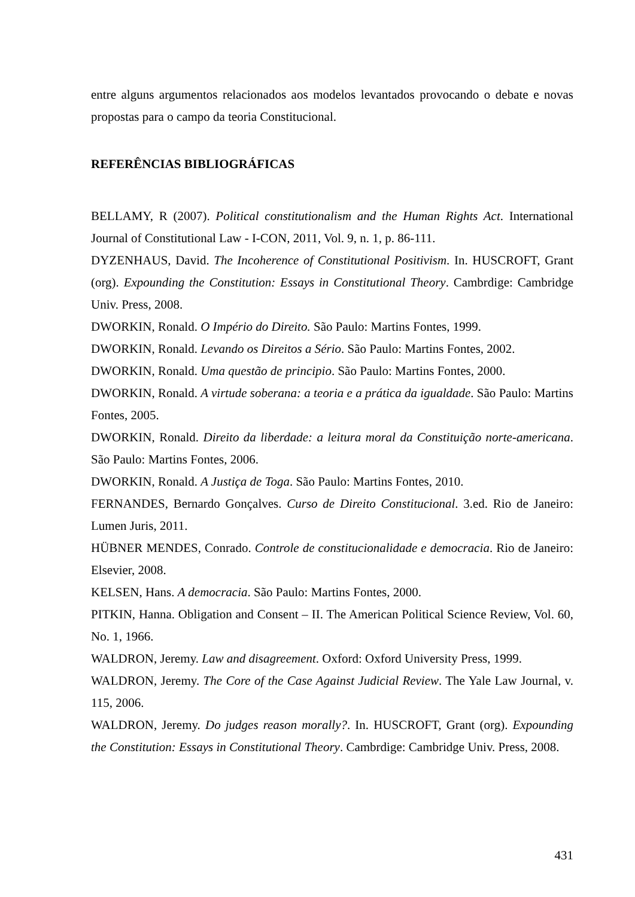entre alguns argumentos relacionados aos modelos levantados provocando o debate e novas propostas para o campo da teoria Constitucional.
REFERÊNCIAS BIBLIOGRÁFICAS
BELLAMY, R (2007). Political constitutionalism and the Human Rights Act. International Journal of Constitutional Law - I-CON, 2011, Vol. 9, n. 1, p. 86-111.
DYZENHAUS, David. The Incoherence of Constitutional Positivism. In. HUSCROFT, Grant (org). Expounding the Constitution: Essays in Constitutional Theory. Cambrdige: Cambridge Univ. Press, 2008.
DWORKIN, Ronald. O Império do Direito. São Paulo: Martins Fontes, 1999.
DWORKIN, Ronald. Levando os Direitos a Sério. São Paulo: Martins Fontes, 2002.
DWORKIN, Ronald. Uma questão de principio. São Paulo: Martins Fontes, 2000.
DWORKIN, Ronald. A virtude soberana: a teoria e a prática da igualdade. São Paulo: Martins Fontes, 2005.
DWORKIN, Ronald. Direito da liberdade: a leitura moral da Constituição norte-americana. São Paulo: Martins Fontes, 2006.
DWORKIN, Ronald. A Justiça de Toga. São Paulo: Martins Fontes, 2010.
FERNANDES, Bernardo Gonçalves. Curso de Direito Constitucional. 3.ed. Rio de Janeiro: Lumen Juris, 2011.
HÜBNER MENDES, Conrado. Controle de constitucionalidade e democracia. Rio de Janeiro: Elsevier, 2008.
KELSEN, Hans. A democracia. São Paulo: Martins Fontes, 2000.
PITKIN, Hanna. Obligation and Consent – II. The American Political Science Review, Vol. 60, No. 1, 1966.
WALDRON, Jeremy. Law and disagreement. Oxford: Oxford University Press, 1999.
WALDRON, Jeremy. The Core of the Case Against Judicial Review. The Yale Law Journal, v. 115, 2006.
WALDRON, Jeremy. Do judges reason morally?. In. HUSCROFT, Grant (org). Expounding the Constitution: Essays in Constitutional Theory. Cambrdige: Cambridge Univ. Press, 2008.
431